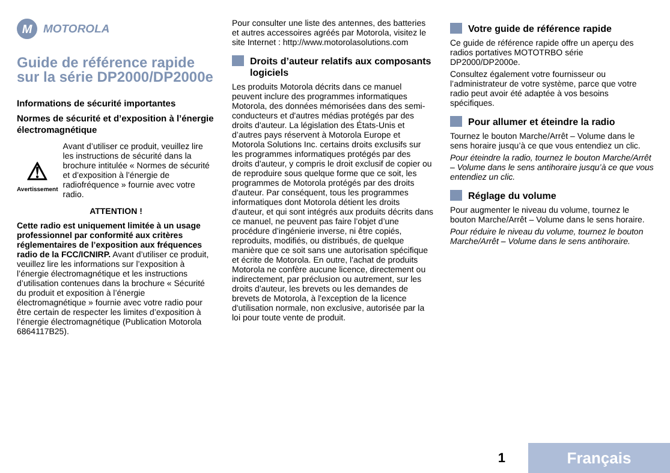M
MOTOROLA
Guide de référence rapide sur la série DP2000/DP2000e
Informations de sécurité importantes
Normes de sécurité et d’exposition à l’énergie électromagnétique
⚠
Avertissement
Avant d’utiliser ce produit, veuillez lire les instructions de sécurité dans la brochure intitulée « Normes de sécurité et d’exposition à l’énergie de radiofréquence » fournie avec votre radio.
ATTENTION !
Cette radio est uniquement limitée à un usage professionnel par conformité aux critères réglementaires de l’exposition aux fréquences radio de la FCC/ICNIRP. Avant d’utiliser ce produit, veuillez lire les informations sur l’exposition à l’énergie électromagnétique et les instructions d’utilisation contenues dans la brochure « Sécurité du produit et exposition à l’énergie électromagnétique » fournie avec votre radio pour être certain de respecter les limites d’exposition à l’énergie électromagnétique (Publication Motorola 6864117B25).
Pour consulter une liste des antennes, des batteries et autres accessoires agréés par Motorola, visitez le site Internet : http://www.motorolasolutions.com
Droits d’auteur relatifs aux composants logiciels
Les produits Motorola décrits dans ce manuel peuvent inclure des programmes informatiques Motorola, des données mémorisées dans des semi-conducteurs et d'autres médias protégés par des droits d'auteur. La législation des États-Unis et d’autres pays réservent à Motorola Europe et Motorola Solutions Inc. certains droits exclusifs sur les programmes informatiques protégés par des droits d'auteur, y compris le droit exclusif de copier ou de reproduire sous quelque forme que ce soit, les programmes de Motorola protégés par des droits d'auteur. Par conséquent, tous les programmes informatiques dont Motorola détient les droits d'auteur, et qui sont intégrés aux produits décrits dans ce manuel, ne peuvent pas faire l’objet d’une procédure d’ingénierie inverse, ni être copiés, reproduits, modifiés, ou distribués, de quelque manière que ce soit sans une autorisation spécifique et écrite de Motorola. En outre, l'achat de produits Motorola ne confère aucune licence, directement ou indirectement, par préclusion ou autrement, sur les droits d'auteur, les brevets ou les demandes de brevets de Motorola, à l'exception de la licence d'utilisation normale, non exclusive, autorisée par la loi pour toute vente de produit.
Votre guide de référence rapide
Ce guide de référence rapide offre un aperçu des radios portatives MOTOTRBO série DP2000/DP2000e.
Consultez également votre fournisseur ou l’administrateur de votre système, parce que votre radio peut avoir été adaptée à vos besoins spécifiques.
Pour allumer et éteindre la radio
Tournez le bouton Marche/Arrêt – Volume dans le sens horaire jusqu’à ce que vous entendiez un clic.
Pour éteindre la radio, tournez le bouton Marche/Arrêt – Volume dans le sens antihoraire jusqu’à ce que vous entendiez un clic.
Réglage du volume
Pour augmenter le niveau du volume, tournez le bouton Marche/Arrêt – Volume dans le sens horaire.
Pour réduire le niveau du volume, tournez le bouton Marche/Arrêt – Volume dans le sens antihoraire.
1
Français